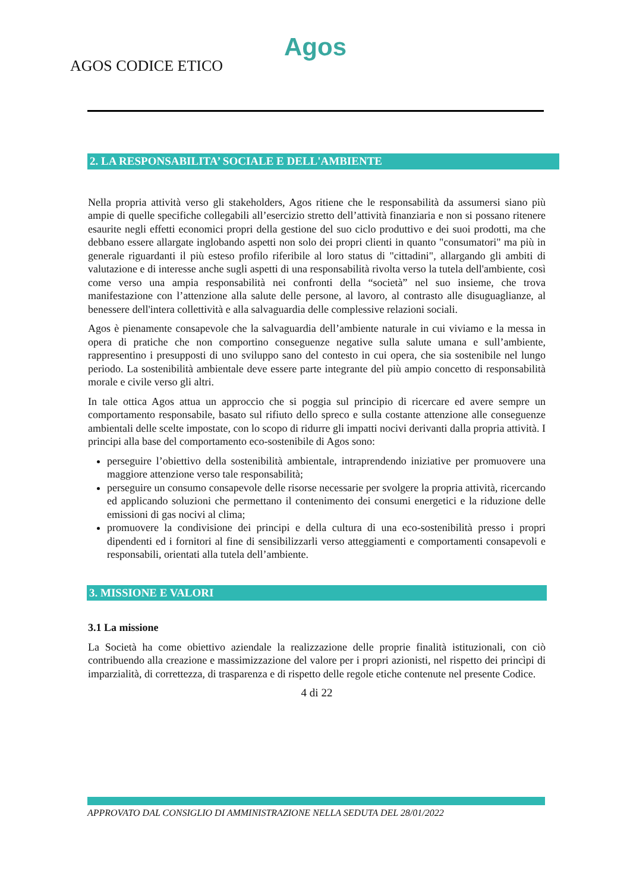AGOS CODICE ETICO
Agos
2. LA RESPONSABILITA’ SOCIALE E DELL'AMBIENTE
Nella propria attività verso gli stakeholders, Agos ritiene che le responsabilità da assumersi siano più ampie di quelle specifiche collegabili all’esercizio stretto dell’attività finanziaria e non si possano ritenere esaurite negli effetti economici propri della gestione del suo ciclo produttivo e dei suoi prodotti, ma che debbano essere allargate inglobando aspetti non solo dei propri clienti in quanto "consumatori" ma più in generale riguardanti il più esteso profilo riferibile al loro status di "cittadini", allargando gli ambiti di valutazione e di interesse anche sugli aspetti di una responsabilità rivolta verso la tutela dell'ambiente, così come verso una ampia responsabilità nei confronti della “società” nel suo insieme, che trova manifestazione con l’attenzione alla salute delle persone, al lavoro, al contrasto alle disuguaglianze, al benessere dell'intera collettività e alla salvaguardia delle complessive relazioni sociali.
Agos è pienamente consapevole che la salvaguardia dell’ambiente naturale in cui viviamo e la messa in opera di pratiche che non comportino conseguenze negative sulla salute umana e sull’ambiente, rappresentino i presupposti di uno sviluppo sano del contesto in cui opera, che sia sostenibile nel lungo periodo. La sostenibilità ambientale deve essere parte integrante del più ampio concetto di responsabilità morale e civile verso gli altri.
In tale ottica Agos attua un approccio che si poggia sul principio di ricercare ed avere sempre un comportamento responsabile, basato sul rifiuto dello spreco e sulla costante attenzione alle conseguenze ambientali delle scelte impostate, con lo scopo di ridurre gli impatti nocivi derivanti dalla propria attività. I principi alla base del comportamento eco-sostenibile di Agos sono:
perseguire l’obiettivo della sostenibilità ambientale, intraprendendo iniziative per promuovere una maggiore attenzione verso tale responsabilità;
perseguire un consumo consapevole delle risorse necessarie per svolgere la propria attività, ricercando ed applicando soluzioni che permettano il contenimento dei consumi energetici e la riduzione delle emissioni di gas nocivi al clima;
promuovere la condivisione dei principi e della cultura di una eco-sostenibilità presso i propri dipendenti ed i fornitori al fine di sensibilizzarli verso atteggiamenti e comportamenti consapevoli e responsabili, orientati alla tutela dell’ambiente.
3. MISSIONE E VALORI
3.1 La missione
La Società ha come obiettivo aziendale la realizzazione delle proprie finalità istituzionali, con ciò contribuendo alla creazione e massimizzazione del valore per i propri azionisti, nel rispetto dei princìpi di imparzialità, di correttezza, di trasparenza e di rispetto delle regole etiche contenute nel presente Codice.
4 di 22
APPROVATO DAL CONSIGLIO DI AMMINISTRAZIONE NELLA SEDUTA DEL 28/01/2022